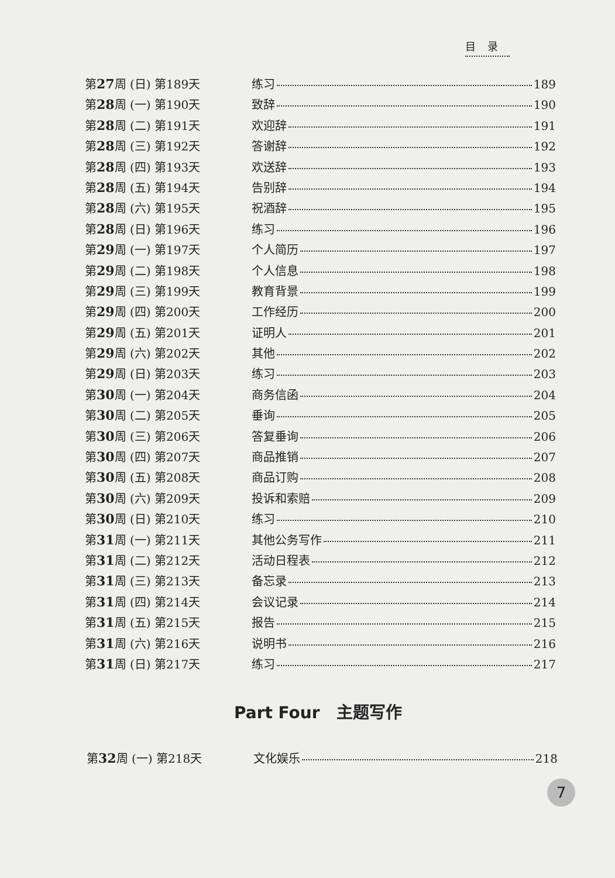目录
第27周 (日) 第189天 练习 189
第28周 (一) 第190天 致辞 190
第28周 (二) 第191天 欢迎辞 191
第28周 (三) 第192天 答谢辞 192
第28周 (四) 第193天 欢送辞 193
第28周 (五) 第194天 告别辞 194
第28周 (六) 第195天 祝酒辞 195
第28周 (日) 第196天 练习 196
第29周 (一) 第197天 个人简历 197
第29周 (二) 第198天 个人信息 198
第29周 (三) 第199天 教育背景 199
第29周 (四) 第200天 工作经历 200
第29周 (五) 第201天 证明人 201
第29周 (六) 第202天 其他 202
第29周 (日) 第203天 练习 203
第30周 (一) 第204天 商务信函 204
第30周 (二) 第205天 垂询 205
第30周 (三) 第206天 答复垂询 206
第30周 (四) 第207天 商品推销 207
第30周 (五) 第208天 商品订购 208
第30周 (六) 第209天 投诉和索赔 209
第30周 (日) 第210天 练习 210
第31周 (一) 第211天 其他公务写作 211
第31周 (二) 第212天 活动日程表 212
第31周 (三) 第213天 备忘录 213
第31周 (四) 第214天 会议记录 214
第31周 (五) 第215天 报告 215
第31周 (六) 第216天 说明书 216
第31周 (日) 第217天 练习 217
Part Four　主题写作
第32周 (一) 第218天 文化娱乐 218
7